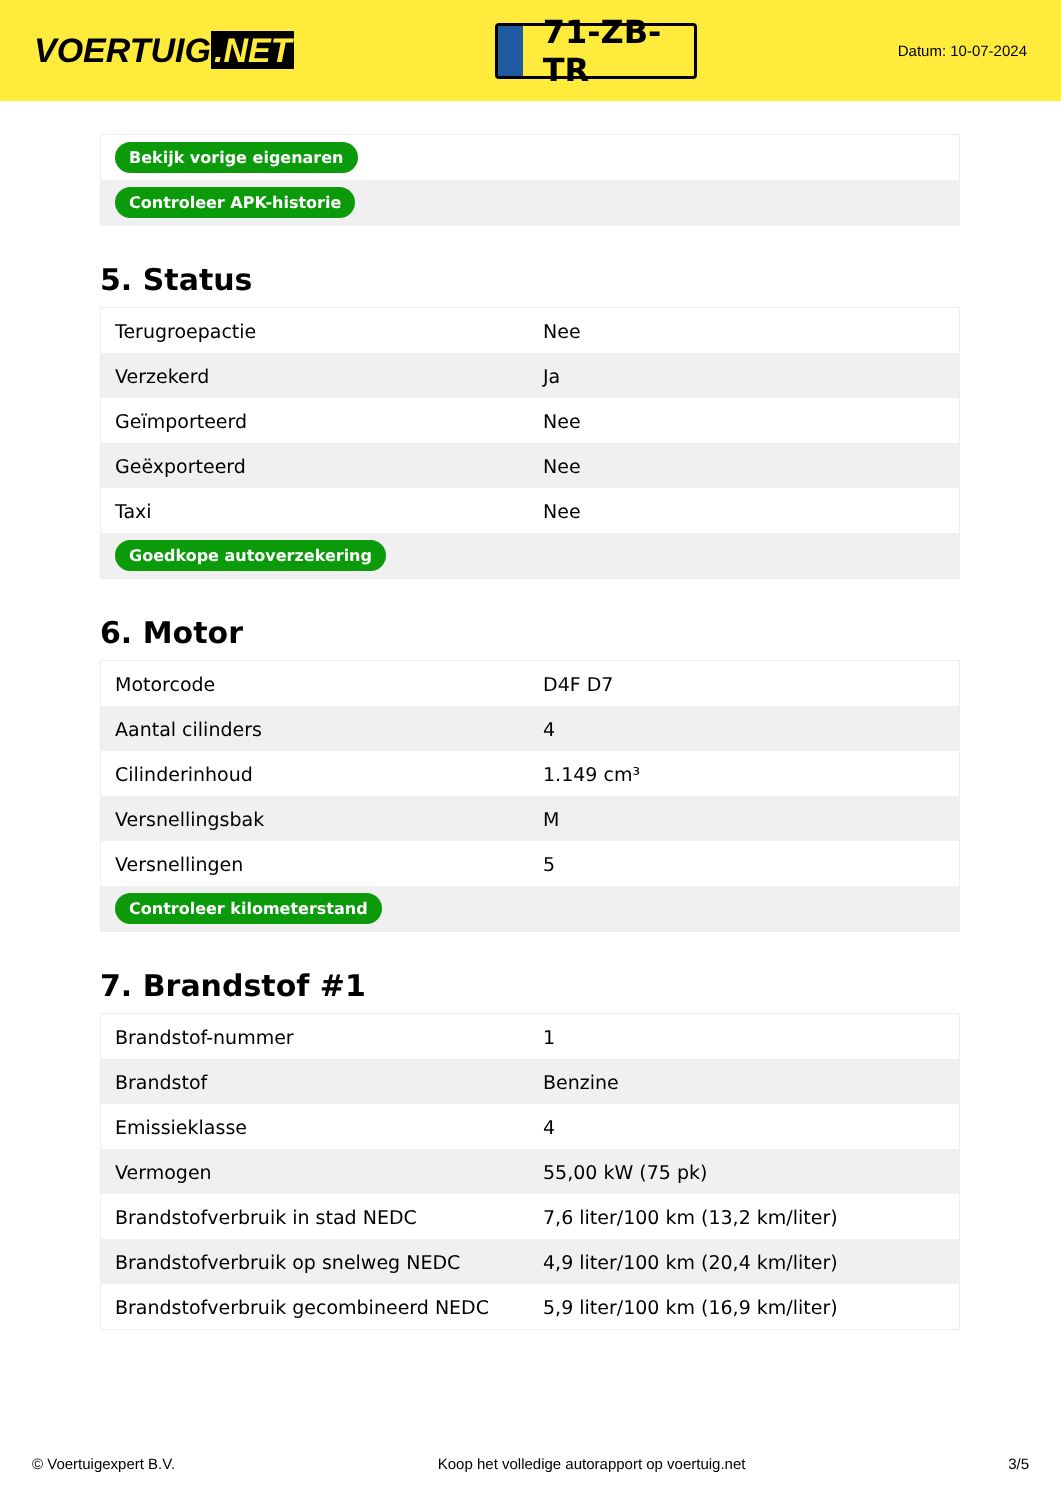VOERTUIG.NET
71-ZB-TR
Datum: 10-07-2024
| Bekijk vorige eigenaren |
| Controleer APK-historie |
5. Status
| Terugroepactie | Nee |
| Verzekerd | Ja |
| Geïmporteerd | Nee |
| Geëxporteerd | Nee |
| Taxi | Nee |
| Goedkope autoverzekering | |
6. Motor
| Motorcode | D4F D7 |
| Aantal cilinders | 4 |
| Cilinderinhoud | 1.149 cm³ |
| Versnellingsbak | M |
| Versnellingen | 5 |
| Controleer kilometerstand | |
7. Brandstof #1
| Brandstof-nummer | 1 |
| Brandstof | Benzine |
| Emissieklasse | 4 |
| Vermogen | 55,00 kW (75 pk) |
| Brandstofverbruik in stad NEDC | 7,6 liter/100 km (13,2 km/liter) |
| Brandstofverbruik op snelweg NEDC | 4,9 liter/100 km (20,4 km/liter) |
| Brandstofverbruik gecombineerd NEDC | 5,9 liter/100 km (16,9 km/liter) |
© Voertuigexpert B.V. Koop het volledige autorapport op voertuig.net 3/5